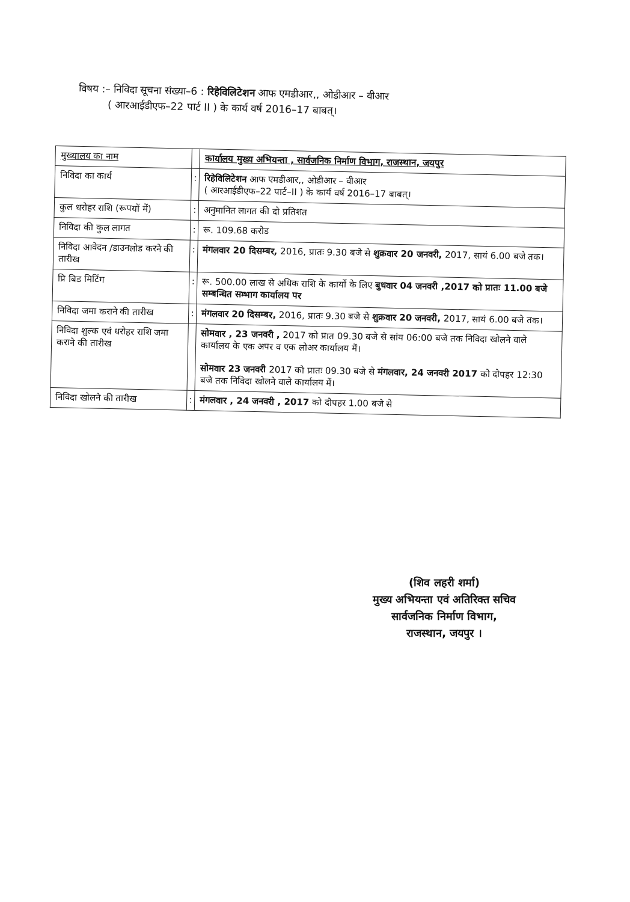विषय :– निविदा सूचना संख्या–6 : रिहेविलिटेशन आफ एमडीआर,, ओडीआर – वीआर
( आरआईडीएफ–22 पार्ट II ) के कार्य वर्ष 2016–17 बाबत्।
| मुख्यालय का नाम | | कार्यालय मुख्य अभियन्ता , सार्वजनिक निर्माण विभाग, राजस्थान, जयपुर |
| निविदा का कार्य | : | रिहेविलिटेशन आफ एमडीआर,, ओडीआर – वीआर ( आरआईडीएफ–22 पार्ट–II ) के कार्य वर्ष 2016–17 बाबत्। |
| कुल धरोहर राशि (रूपयों में) | : | अनुमानित लागत की दो प्रतिशत |
| निविदा की कुल लागत | : | रू. 109.68 करोड |
| निविदा आवेदन /डाउनलोड करने की तारीख | : | मंगलवार 20 दिसम्बर, 2016, प्रातः 9.30 बजे से शुक्रवार 20 जनवरी, 2017, सायं 6.00 बजे तक। |
| प्रि बिड मिटिंग | : | रू. 500.00 लाख से अधिक राशि के कार्यो के लिए बुधवार 04 जनवरी ,2017 को प्रातः 11.00 बजे सम्बन्धित सम्भाग कार्यालय पर |
| निविदा जमा कराने की तारीख | : | मंगलवार 20 दिसम्बर, 2016, प्रातः 9.30 बजे से शुक्रवार 20 जनवरी, 2017, सायं 6.00 बजे तक। |
| निविदा शुल्क एवं धरोहर राशि जमा कराने की तारीख | | सोमवार , 23 जनवरी , 2017 को प्रात 09.30 बजे से सांय 06:00 बजे तक निविदा खोलने वाले कार्यालय के एक अपर व एक लोअर कार्यालय में। सोमवार 23 जनवरी 2017 को प्रातः 09.30 बजे से मंगलवार, 24 जनवरी 2017 को दोपहर 12:30 बजे तक निविदा खोलने वाले कार्यालय में। |
| निविदा खोलने की तारीख | : | मंगलवार , 24 जनवरी , 2017 को दोपहर 1.00 बजे से |
(शिव लहरी शर्मा)
मुख्य अभियन्ता एवं अतिरिक्त सचिव
सार्वजनिक निर्माण विभाग,
राजस्थान, जयपुर ।